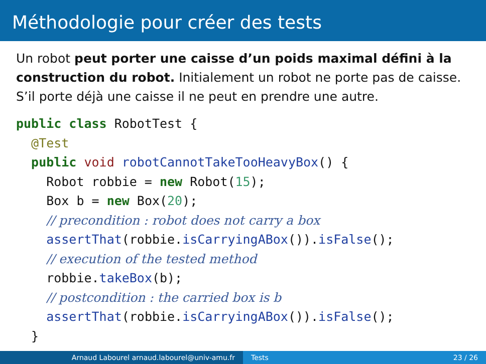Méthodologie pour créer des tests
Un robot peut porter une caisse d’un poids maximal défini à la construction du robot. Initialement un robot ne porte pas de caisse. S’il porte déjà une caisse il ne peut en prendre une autre.
public class RobotTest {
  @Test
  public void robotCannotTakeTooHeavyBox() {
    Robot robbie = new Robot(15);
    Box b = new Box(20);
    // precondition : robot does not carry a box
    assertThat(robbie.isCarryingABox()).isFalse();
    // execution of the tested method
    robbie.takeBox(b);
    // postcondition : the carried box is b
    assertThat(robbie.isCarryingABox()).isFalse();
  }
Arnaud Labourel arnaud.labourel@univ-amu.fr Tests 23 / 26